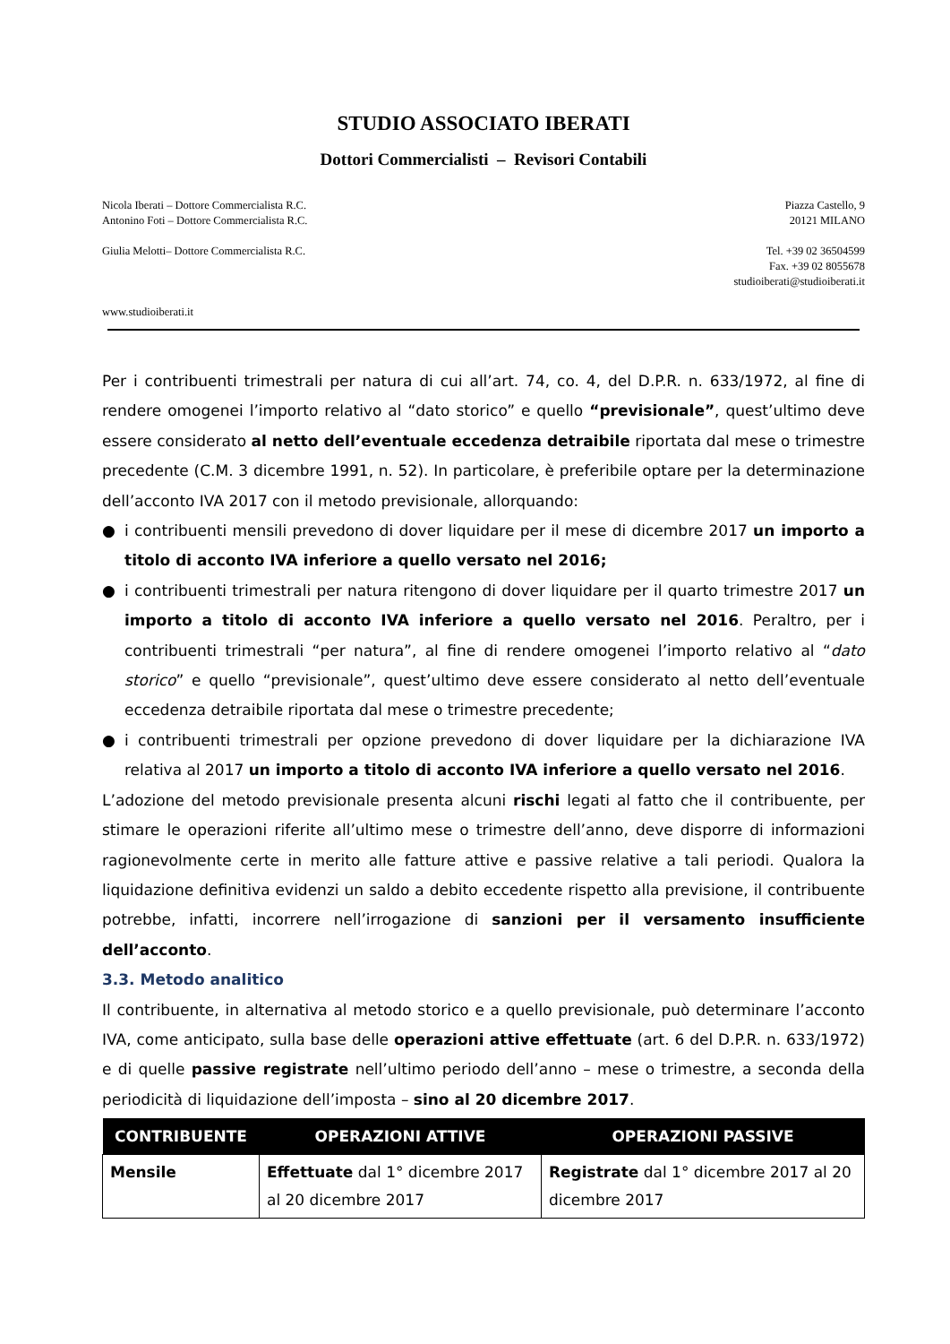STUDIO ASSOCIATO IBERATI
Dottori Commercialisti – Revisori Contabili
Nicola Iberati – Dottore Commercialista R.C.
Antonino Foti – Dottore Commercialista R.C.
Giulia Melotti– Dottore Commercialista R.C.
www.studioiberati.it
Piazza Castello, 9
20121 MILANO
Tel. +39 02 36504599
Fax. +39 02 8055678
studioiberati@studioiberati.it
Per i contribuenti trimestrali per natura di cui all’art. 74, co. 4, del D.P.R. n. 633/1972, al fine di rendere omogenei l’importo relativo al “dato storico” e quello “previsionale”, quest’ultimo deve essere considerato al netto dell’eventuale eccedenza detraibile riportata dal mese o trimestre precedente (C.M. 3 dicembre 1991, n. 52). In particolare, è preferibile optare per la determinazione dell’acconto IVA 2017 con il metodo previsionale, allorquando:
● i contribuenti mensili prevedono di dover liquidare per il mese di dicembre 2017 un importo a titolo di acconto IVA inferiore a quello versato nel 2016;
● i contribuenti trimestrali per natura ritengono di dover liquidare per il quarto trimestre 2017 un importo a titolo di acconto IVA inferiore a quello versato nel 2016. Peraltro, per i contribuenti trimestrali “per natura”, al fine di rendere omogenei l’importo relativo al “dato storico” e quello “previsionale”, quest’ultimo deve essere considerato al netto dell’eventuale eccedenza detraibile riportata dal mese o trimestre precedente;
● i contribuenti trimestrali per opzione prevedono di dover liquidare per la dichiarazione IVA relativa al 2017 un importo a titolo di acconto IVA inferiore a quello versato nel 2016.
L’adozione del metodo previsionale presenta alcuni rischi legati al fatto che il contribuente, per stimare le operazioni riferite all’ultimo mese o trimestre dell’anno, deve disporre di informazioni ragionevolmente certe in merito alle fatture attive e passive relative a tali periodi. Qualora la liquidazione definitiva evidenzi un saldo a debito eccedente rispetto alla previsione, il contribuente potrebbe, infatti, incorrere nell’irrogazione di sanzioni per il versamento insufficiente dell’acconto.
3.3. Metodo analitico
Il contribuente, in alternativa al metodo storico e a quello previsionale, può determinare l’acconto IVA, come anticipato, sulla base delle operazioni attive effettuate (art. 6 del D.P.R. n. 633/1972) e di quelle passive registrate nell’ultimo periodo dell’anno – mese o trimestre, a seconda della periodicità di liquidazione dell’imposta – sino al 20 dicembre 2017.
| CONTRIBUENTE | OPERAZIONI ATTIVE | OPERAZIONI PASSIVE |
| --- | --- | --- |
| Mensile | Effettuate dal 1° dicembre 2017 al 20 dicembre 2017 | Registrate dal 1° dicembre 2017 al 20 dicembre 2017 |